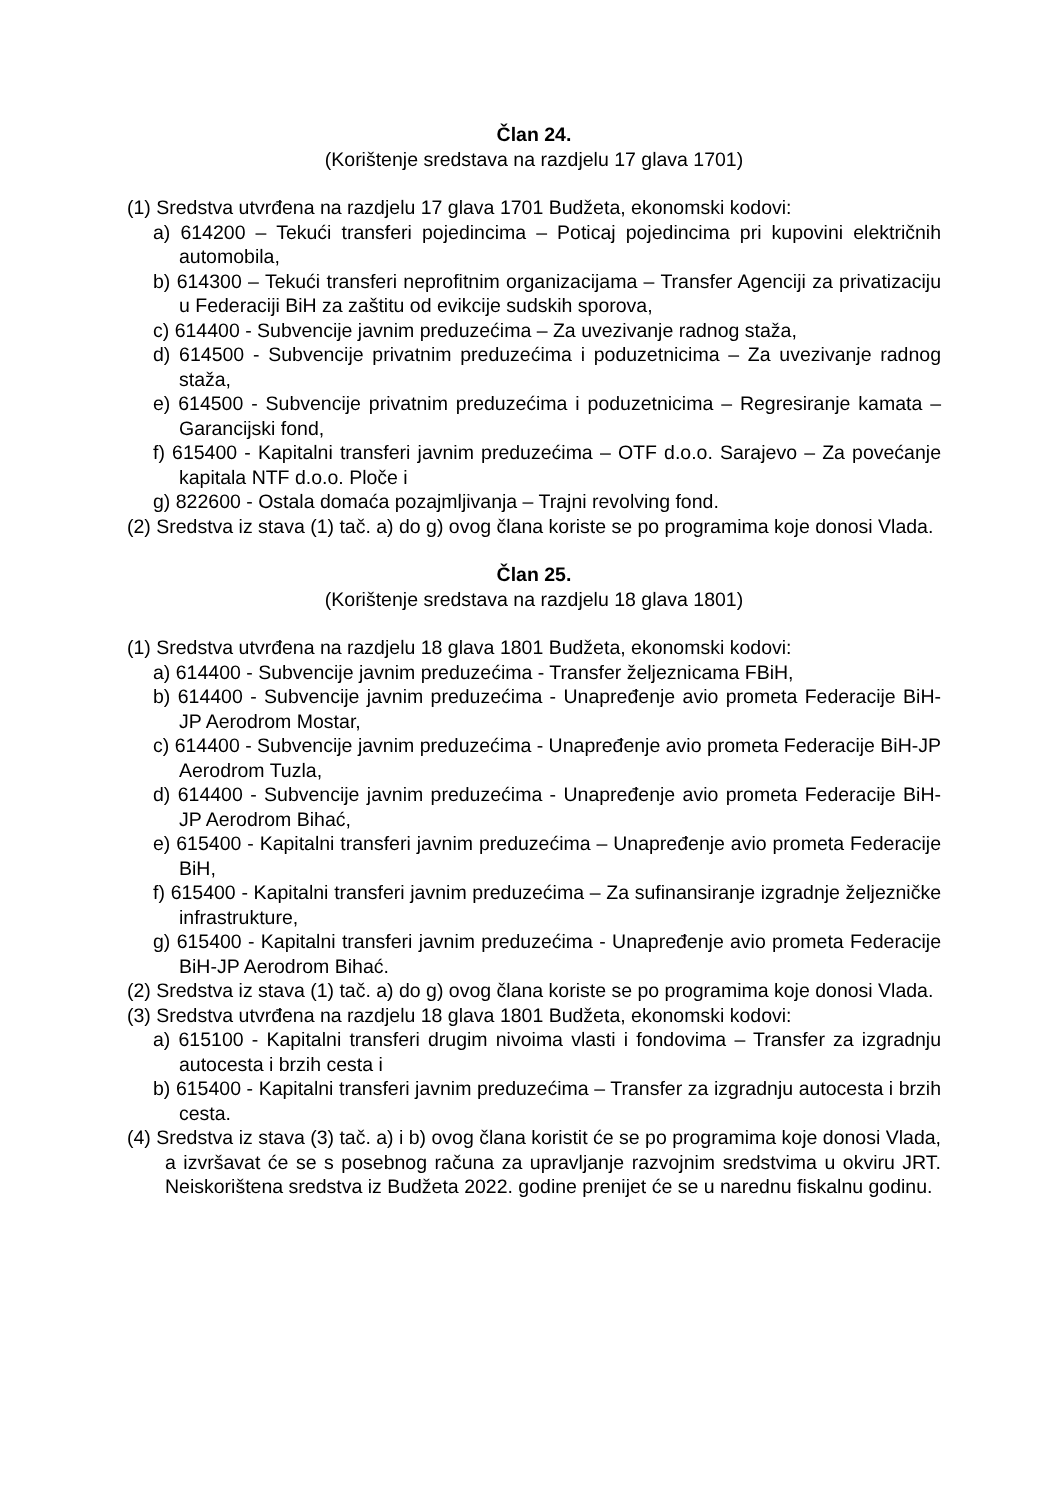Član 24.
(Korištenje sredstava na razdjelu 17 glava 1701)
(1) Sredstva utvrđena na razdjelu 17 glava 1701 Budžeta, ekonomski kodovi:
a) 614200 – Tekući transferi pojedincima – Poticaj pojedincima pri kupovini električnih automobila,
b) 614300 – Tekući transferi neprofitnim organizacijama – Transfer Agenciji za privatizaciju u Federaciji BiH za zaštitu od evikcije sudskih sporova,
c) 614400 - Subvencije javnim preduzećima – Za uvezivanje radnog staža,
d) 614500 - Subvencije privatnim preduzećima i poduzetnicima – Za uvezivanje radnog staža,
e) 614500 - Subvencije privatnim preduzećima i poduzetnicima – Regresiranje kamata – Garancijski fond,
f) 615400 - Kapitalni transferi javnim preduzećima – OTF d.o.o. Sarajevo – Za povećanje kapitala NTF d.o.o. Ploče i
g) 822600 - Ostala domaća pozajmljivanja – Trajni revolving fond.
(2) Sredstva iz stava (1) tač. a) do g) ovog člana koriste se po programima koje donosi Vlada.
Član 25.
(Korištenje sredstava na razdjelu 18 glava 1801)
(1) Sredstva utvrđena na razdjelu 18 glava 1801 Budžeta, ekonomski kodovi:
a) 614400 - Subvencije javnim preduzećima - Transfer željeznicama FBiH,
b) 614400 - Subvencije javnim preduzećima - Unapređenje avio prometa Federacije BiH-JP Aerodrom Mostar,
c) 614400 - Subvencije javnim preduzećima - Unapređenje avio prometa Federacije BiH-JP Aerodrom Tuzla,
d) 614400 - Subvencije javnim preduzećima - Unapređenje avio prometa Federacije BiH-JP Aerodrom Bihać,
e) 615400 - Kapitalni transferi javnim preduzećima – Unapređenje avio prometa Federacije BiH,
f) 615400 - Kapitalni transferi javnim preduzećima – Za sufinansiranje izgradnje željezničke infrastrukture,
g) 615400 - Kapitalni transferi javnim preduzećima - Unapređenje avio prometa Federacije BiH-JP Aerodrom Bihać.
(2) Sredstva iz stava (1) tač. a) do g) ovog člana koriste se po programima koje donosi Vlada.
(3) Sredstva utvrđena na razdjelu 18 glava 1801 Budžeta, ekonomski kodovi:
a) 615100 - Kapitalni transferi drugim nivoima vlasti i fondovima – Transfer za izgradnju autocesta i brzih cesta i
b) 615400 - Kapitalni transferi javnim preduzećima – Transfer za izgradnju autocesta i brzih cesta.
(4) Sredstva iz stava (3) tač. a) i b) ovog člana koristit će se po programima koje donosi Vlada, a izvršavat će se s posebnog računa za upravljanje razvojnim sredstvima u okviru JRT. Neiskorištena sredstva iz Budžeta 2022. godine prenijet će se u narednu fiskalnu godinu.